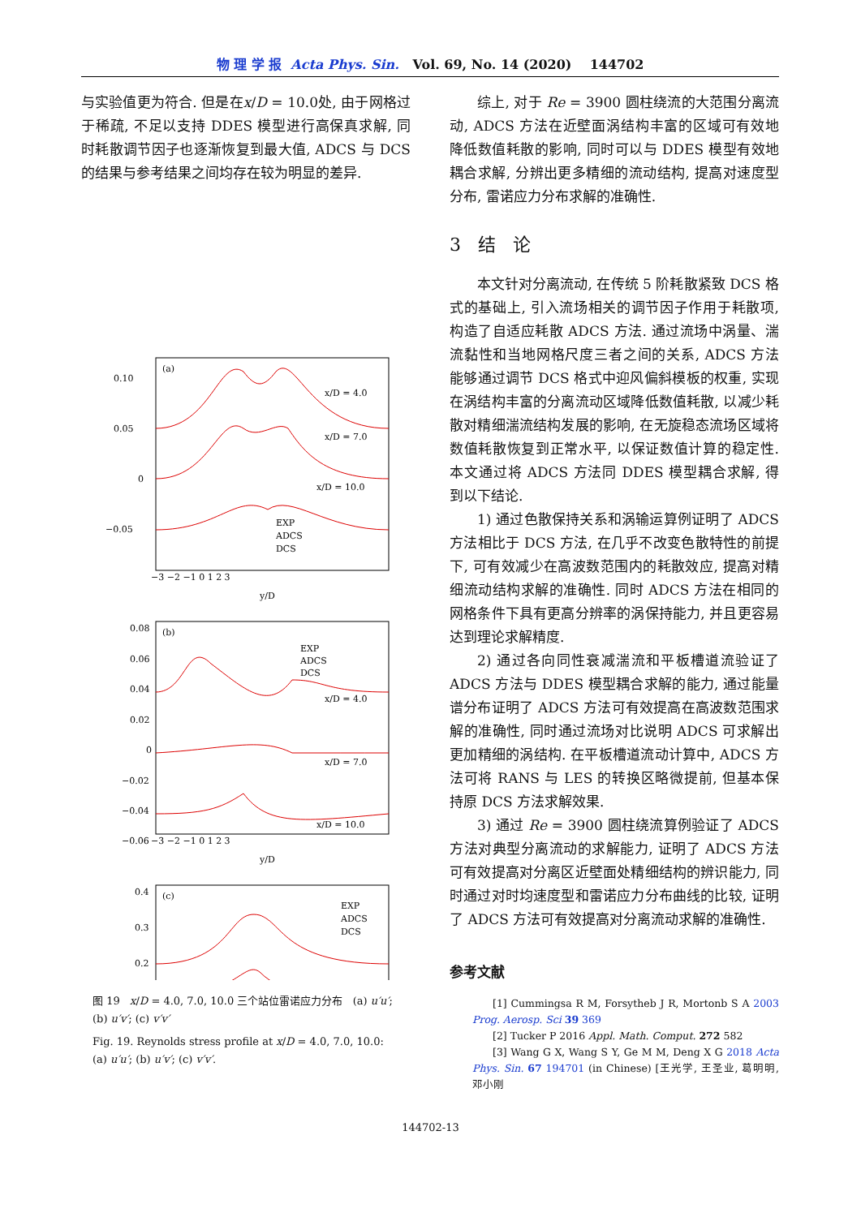物 理 学 报 Acta Phys. Sin. Vol. 69, No. 14 (2020) 144702
与实验值更为符合. 但是在x/D = 10.0处, 由于网格过于稀疏, 不足以支持 DDES 模型进行高保真求解, 同时耗散调节因子也逐渐恢复到最大值, ADCS 与 DCS 的结果与参考结果之间均存在较为明显的差异.
(a)
(b)
(c)
0.10
0.05
0
−0.05
0.08
0.06
0.04
0.02
0
−0.02
−0.04
−0.06
0.4
0.3
0.2
−3 −2 −1 0 1 2 3
y/D
−3 −2 −1 0 1 2 3
y/D
x/D = 4.0
x/D = 7.0
x/D = 10.0
EXP
ADCS
DCS
EXP
ADCS
DCS
x/D = 4.0
x/D = 7.0
x/D = 10.0
EXP
ADCS
DCS
图 19 x/D = 4.0, 7.0, 10.0 三个站位雷诺应力分布 (a) u′u′; (b) u′v′; (c) v′v′
Fig. 19. Reynolds stress profile at x/D = 4.0, 7.0, 10.0: (a) u′u′; (b) u′v′; (c) v′v′.
综上, 对于 Re = 3900 圆柱绕流的大范围分离流动, ADCS 方法在近壁面涡结构丰富的区域可有效地降低数值耗散的影响, 同时可以与 DDES 模型有效地耦合求解, 分辨出更多精细的流动结构, 提高对速度型分布, 雷诺应力分布求解的准确性.
3 结 论
本文针对分离流动, 在传统 5 阶耗散紧致 DCS 格式的基础上, 引入流场相关的调节因子作用于耗散项, 构造了自适应耗散 ADCS 方法. 通过流场中涡量、湍流黏性和当地网格尺度三者之间的关系, ADCS 方法能够通过调节 DCS 格式中迎风偏斜模板的权重, 实现在涡结构丰富的分离流动区域降低数值耗散, 以减少耗散对精细湍流结构发展的影响, 在无旋稳态流场区域将数值耗散恢复到正常水平, 以保证数值计算的稳定性. 本文通过将 ADCS 方法同 DDES 模型耦合求解, 得到以下结论.
1) 通过色散保持关系和涡输运算例证明了 ADCS 方法相比于 DCS 方法, 在几乎不改变色散特性的前提下, 可有效减少在高波数范围内的耗散效应, 提高对精细流动结构求解的准确性. 同时 ADCS 方法在相同的网格条件下具有更高分辨率的涡保持能力, 并且更容易达到理论求解精度.
2) 通过各向同性衰减湍流和平板槽道流验证了 ADCS 方法与 DDES 模型耦合求解的能力, 通过能量谱分布证明了 ADCS 方法可有效提高在高波数范围求解的准确性, 同时通过流场对比说明 ADCS 可求解出更加精细的涡结构. 在平板槽道流动计算中, ADCS 方法可将 RANS 与 LES 的转换区略微提前, 但基本保持原 DCS 方法求解效果.
3) 通过 Re = 3900 圆柱绕流算例验证了 ADCS 方法对典型分离流动的求解能力, 证明了 ADCS 方法可有效提高对分离区近壁面处精细结构的辨识能力, 同时通过对时均速度型和雷诺应力分布曲线的比较, 证明了 ADCS 方法可有效提高对分离流动求解的准确性.
参考文献
[1] Cummingsa R M, Forsytheb J R, Mortonb S A 2003 Prog. Aerosp. Sci 39 369
[2] Tucker P 2016 Appl. Math. Comput. 272 582
[3] Wang G X, Wang S Y, Ge M M, Deng X G 2018 Acta Phys. Sin. 67 194701 (in Chinese) [王光学, 王圣业, 葛明明, 邓小刚
144702-13